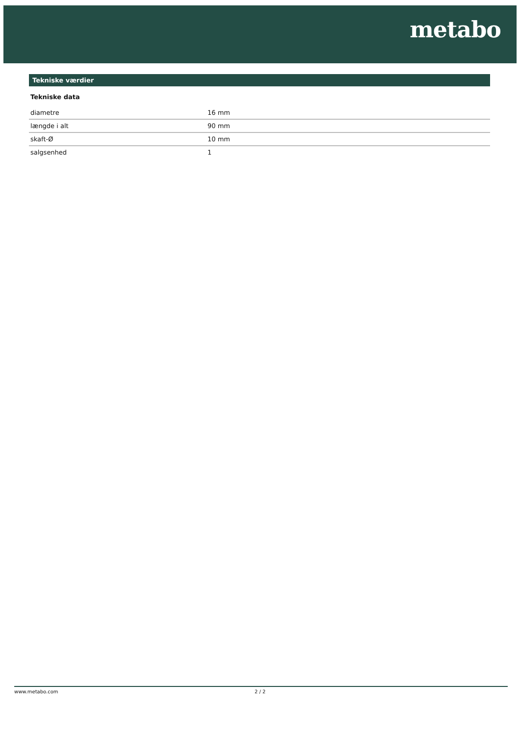metabo
Tekniske værdier
Tekniske data
| diametre | 16 mm |
| længde i alt | 90 mm |
| skaft-Ø | 10 mm |
| salgsenhed | 1 |
www.metabo.com 2 / 2